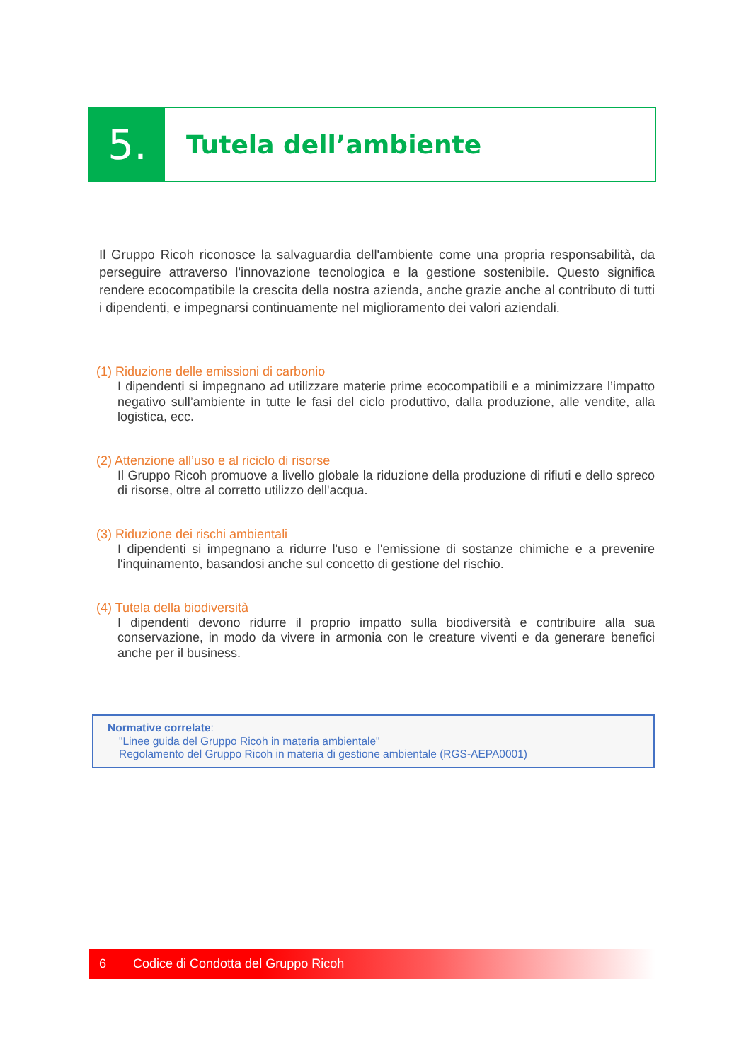5.
Tutela dell’ambiente
Il Gruppo Ricoh riconosce la salvaguardia dell'ambiente come una propria responsabilità, da perseguire attraverso l'innovazione tecnologica e la gestione sostenibile. Questo significa rendere ecocompatibile la crescita della nostra azienda, anche grazie anche al contributo di tutti i dipendenti, e impegnarsi continuamente nel miglioramento dei valori aziendali.
(1) Riduzione delle emissioni di carbonio
I dipendenti si impegnano ad utilizzare materie prime ecocompatibili e a minimizzare l’impatto negativo sull’ambiente in tutte le fasi del ciclo produttivo, dalla produzione, alle vendite, alla logistica, ecc.
(2) Attenzione all’uso e al riciclo di risorse
Il Gruppo Ricoh promuove a livello globale la riduzione della produzione di rifiuti e dello spreco di risorse, oltre al corretto utilizzo dell'acqua.
(3) Riduzione dei rischi ambientali
I dipendenti si impegnano a ridurre l'uso e l'emissione di sostanze chimiche e a prevenire l'inquinamento, basandosi anche sul concetto di gestione del rischio.
(4) Tutela della biodiversità
I dipendenti devono ridurre il proprio impatto sulla biodiversità e contribuire alla sua conservazione, in modo da vivere in armonia con le creature viventi e da generare benefici anche per il business.
Normative correlate:
"Linee guida del Gruppo Ricoh in materia ambientale"
Regolamento del Gruppo Ricoh in materia di gestione ambientale (RGS-AEPA0001)
6 Codice di Condotta del Gruppo Ricoh